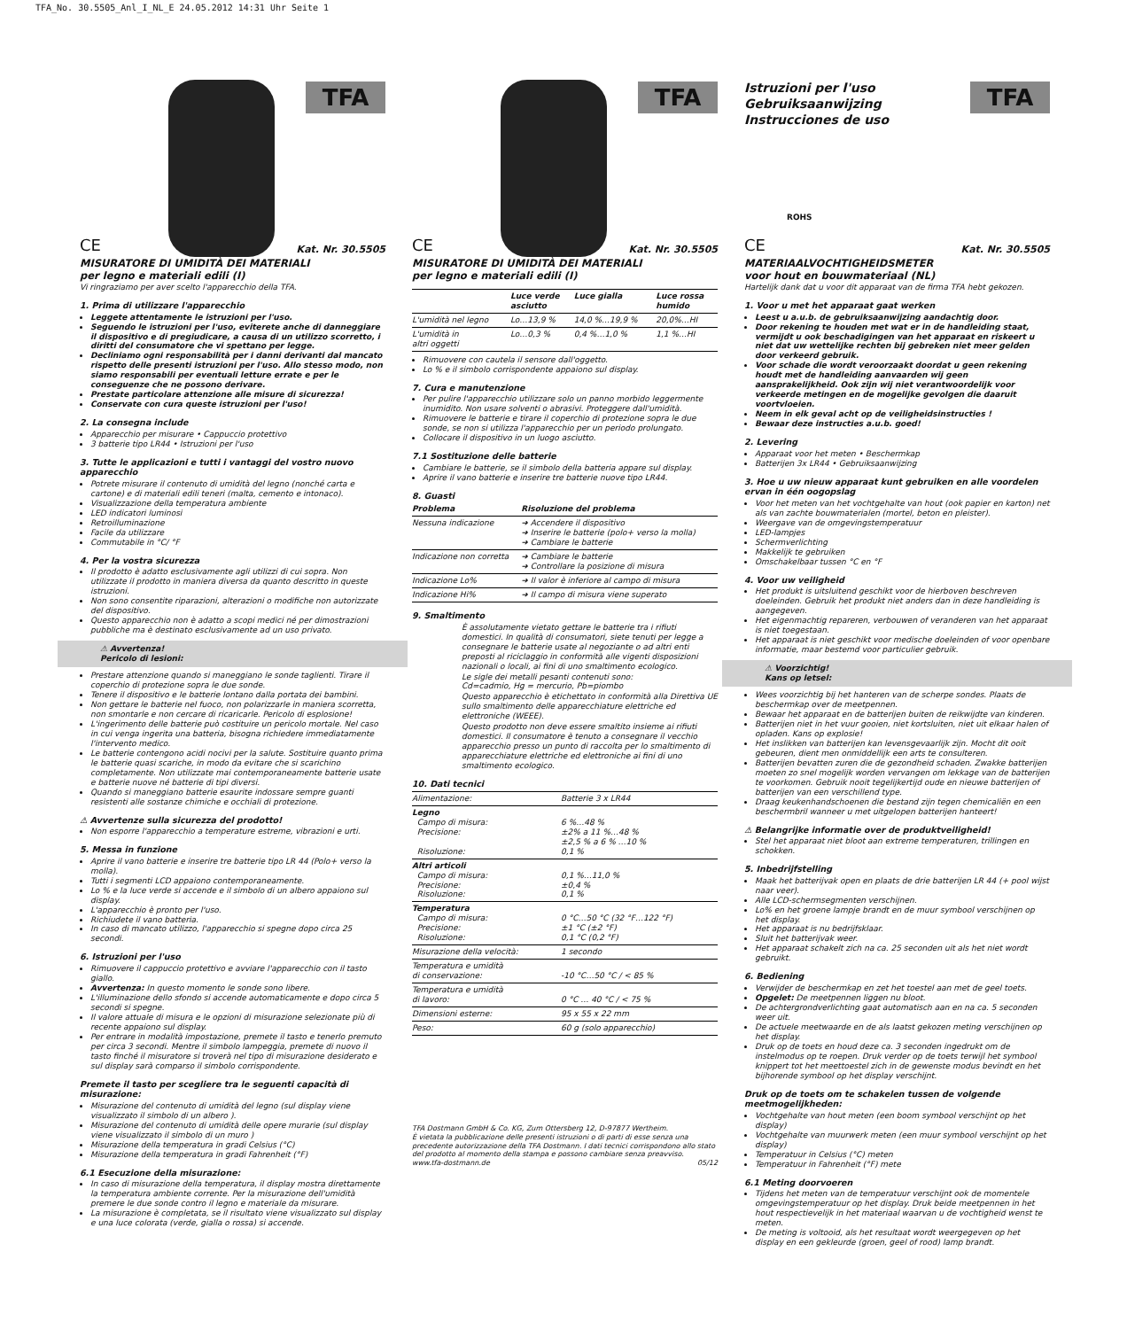TFA_No. 30.5505_Anl_I_NL_E 24.05.2012 14:31 Uhr Seite 1
TFA
CE Kat. Nr. 30.5505
MISURATORE DI UMIDITÀ DEI MATERIALI
per legno e materiali edili (I)
Vi ringraziamo per aver scelto l'apparecchio della TFA.
1. Prima di utilizzare l'apparecchio
Leggete attentamente le istruzioni per l'uso.
Seguendo le istruzioni per l'uso, eviterete anche di danneggiare il dispositivo e di pregiudicare, a causa di un utilizzo scorretto, i diritti del consumatore che vi spettano per legge.
Decliniamo ogni responsabilità per i danni derivanti dal mancato rispetto delle presenti istruzioni per l'uso. Allo stesso modo, non siamo responsabili per eventuali letture errate e per le conseguenze che ne possono derivare.
Prestate particolare attenzione alle misure di sicurezza!
Conservate con cura queste istruzioni per l'uso!
2. La consegna include
Apparecchio per misurare • Cappuccio protettivo
3 batterie tipo LR44 • Istruzioni per l'uso
3. Tutte le applicazioni e tutti i vantaggi del vostro nuovo apparecchio
Potrete misurare il contenuto di umidità del legno (nonché carta e cartone) e di materiali edili teneri (malta, cemento e intonaco).
Visualizzazione della temperatura ambiente
LED indicatori luminosi
Retroilluminazione
Facile da utilizzare
Commutabile in °C/ °F
4. Per la vostra sicurezza
Il prodotto è adatto esclusivamente agli utilizzi di cui sopra. Non utilizzate il prodotto in maniera diversa da quanto descritto in queste istruzioni.
Non sono consentite riparazioni, alterazioni o modifiche non autorizzate del dispositivo.
Questo apparecchio non è adatto a scopi medici né per dimostrazioni pubbliche ma è destinato esclusivamente ad un uso privato.
⚠ Avvertenza!
Pericolo di lesioni:
Prestare attenzione quando si maneggiano le sonde taglienti. Tirare il coperchio di protezione sopra le due sonde.
Tenere il dispositivo e le batterie lontano dalla portata dei bambini.
Non gettare le batterie nel fuoco, non polarizzarle in maniera scorretta, non smontarle e non cercare di ricaricarle. Pericolo di esplosione!
L'ingerimento delle batterie può costituire un pericolo mortale. Nel caso in cui venga ingerita una batteria, bisogna richiedere immediatamente l'intervento medico.
Le batterie contengono acidi nocivi per la salute. Sostituire quanto prima le batterie quasi scariche, in modo da evitare che si scarichino completamente. Non utilizzate mai contemporaneamente batterie usate e batterie nuove né batterie di tipi diversi.
Quando si maneggiano batterie esaurite indossare sempre guanti resistenti alle sostanze chimiche e occhiali di protezione.
⚠ Avvertenze sulla sicurezza del prodotto!
Non esporre l'apparecchio a temperature estreme, vibrazioni e urti.
5. Messa in funzione
Aprire il vano batterie e inserire tre batterie tipo LR 44 (Polo+ verso la molla).
Tutti i segmenti LCD appaiono contemporaneamente.
Lo % e la luce verde si accende e il simbolo di un albero appaiono sul display.
L'apparecchio è pronto per l'uso.
Richiudete il vano batteria.
In caso di mancato utilizzo, l'apparecchio si spegne dopo circa 25 secondi.
6. Istruzioni per l'uso
Rimuovere il cappuccio protettivo e avviare l'apparecchio con il tasto giallo.
Avvertenza: In questo momento le sonde sono libere.
L'illuminazione dello sfondo si accende automaticamente e dopo circa 5 secondi si spegne.
Il valore attuale di misura e le opzioni di misurazione selezionate più di recente appaiono sul display.
Per entrare in modalità impostazione, premete il tasto e tenerlo premuto per circa 3 secondi. Mentre il simbolo lampeggia, premete di nuovo il tasto finché il misuratore si troverà nel tipo di misurazione desiderato e sul display sarà comparso il simbolo corrispondente.
Premete il tasto per scegliere tra le seguenti capacità di misurazione:
Misurazione del contenuto di umidità del legno (sul display viene visualizzato il simbolo di un albero ).
Misurazione del contenuto di umidità delle opere murarie (sul display viene visualizzato il simbolo di un muro )
Misurazione della temperatura in gradi Celsius (°C)
Misurazione della temperatura in gradi Fahrenheit (°F)
6.1 Esecuzione della misurazione:
In caso di misurazione della temperatura, il display mostra direttamente la temperatura ambiente corrente. Per la misurazione dell'umidità premere le due sonde contro il legno e materiale da misurare.
La misurazione è completata, se il risultato viene visualizzato sul display e una luce colorata (verde, gialla o rossa) si accende.
TFA
CE Kat. Nr. 30.5505
MISURATORE DI UMIDITÀ DEI MATERIALI
per legno e materiali edili (I)
| | Luce verde asciutto | Luce gialla | Luce rossa humido |
| --- | --- | --- | --- |
| L'umidità nel legno | Lo…13,9 % | 14,0 %…19,9 % | 20,0%…HI |
| L'umidità in altri oggetti | Lo…0,3 % | 0,4 %…1,0 % | 1,1 %…HI |
Rimuovere con cautela il sensore dall'oggetto.
Lo % e il simbolo corrispondente appaiono sul display.
7. Cura e manutenzione
Per pulire l'apparecchio utilizzare solo un panno morbido leggermente inumidito. Non usare solventi o abrasivi. Proteggere dall'umidità.
Rimuovere le batterie e tirare il coperchio di protezione sopra le due sonde, se non si utilizza l'apparecchio per un periodo prolungato.
Collocare il dispositivo in un luogo asciutto.
7.1 Sostituzione delle batterie
Cambiare le batterie, se il simbolo della batteria appare sul display.
Aprire il vano batterie e inserire tre batterie nuove tipo LR44.
8. Guasti
| Problema | Risoluzione del problema |
| --- | --- |
| Nessuna indicazione | ➜ Accendere il dispositivo ➜ Inserire le batterie (polo+ verso la molla) ➜ Cambiare le batterie |
| Indicazione non corretta | ➜ Cambiare le batterie ➜ Controllare la posizione di misura |
| Indicazione Lo% | ➜ Il valor è inferiore al campo di misura |
| Indicazione Hi% | ➜ Il campo di misura viene superato |
9. Smaltimento
È assolutamente vietato gettare le batterie tra i rifiuti domestici. In qualità di consumatori, siete tenuti per legge a consegnare le batterie usate al negoziante o ad altri enti preposti al riciclaggio in conformità alle vigenti disposizioni nazionali o locali, ai fini di uno smaltimento ecologico.
Le sigle dei metalli pesanti contenuti sono:
Cd=cadmio, Hg = mercurio, Pb=piombo
Questo apparecchio è etichettato in conformità alla Direttiva UE sullo smaltimento delle apparecchiature elettriche ed elettroniche (WEEE).
Questo prodotto non deve essere smaltito insieme ai rifiuti domestici. Il consumatore è tenuto a consegnare il vecchio apparecchio presso un punto di raccolta per lo smaltimento di apparecchiature elettriche ed elettroniche ai fini di uno smaltimento ecologico.
10. Dati tecnici
| Alimentazione: | Batterie 3 x LR44 |
| Legno Campo di misura: Precisione: Risoluzione: | 6 %…48 % ±2% a 11 %…48 % ±2,5 % a 6 % …10 % 0,1 % |
| Altri articoli Campo di misura: Precisione: Risoluzione: | 0,1 %…11,0 % ±0,4 % 0,1 % |
| Temperatura Campo di misura: Precisione: Risoluzione: | 0 °C…50 °C (32 °F…122 °F) ±1 °C (±2 °F) 0,1 °C (0,2 °F) |
| Misurazione della velocità: | 1 secondo |
| Temperatura e umidità di conservazione: | -10 °C…50 °C / < 85 % |
| Temperatura e umidità di lavoro: | 0 °C … 40 °C / < 75 % |
| Dimensioni esterne: | 95 x 55 x 22 mm |
| Peso: | 60 g (solo apparecchio) |
TFA Dostmann GmbH & Co. KG, Zum Ottersberg 12, D-97877 Wertheim.
È vietata la pubblicazione delle presenti istruzioni o di parti di esse senza una precedente autorizzazione della TFA Dostmann. I dati tecnici corrispondono allo stato del prodotto al momento della stampa e possono cambiare senza preavviso.
www.tfa-dostmann.de 05/12
Istruzioni per l'uso
Gebruiksaanwijzing
Instrucciones de uso
TFA
ROHS
CE Kat. Nr. 30.5505
MATERIAALVOCHTIGHEIDSMETER
voor hout en bouwmateriaal (NL)
Hartelijk dank dat u voor dit apparaat van de firma TFA hebt gekozen.
1. Voor u met het apparaat gaat werken
Leest u a.u.b. de gebruiksaanwijzing aandachtig door.
Door rekening te houden met wat er in de handleiding staat, vermijdt u ook beschadigingen van het apparaat en riskeert u niet dat uw wettelijke rechten bij gebreken niet meer gelden door verkeerd gebruik.
Voor schade die wordt veroorzaakt doordat u geen rekening houdt met de handleiding aanvaarden wij geen aansprakelijkheid. Ook zijn wij niet verantwoordelijk voor verkeerde metingen en de mogelijke gevolgen die daaruit voortvloeien.
Neem in elk geval acht op de veiligheidsinstructies !
Bewaar deze instructies a.u.b. goed!
2. Levering
Apparaat voor het meten • Beschermkap
Batterijen 3x LR44 • Gebruiksaanwijzing
3. Hoe u uw nieuw apparaat kunt gebruiken en alle voordelen ervan in één oogopslag
Voor het meten van het vochtgehalte van hout (ook papier en karton) net als van zachte bouwmaterialen (mortel, beton en pleister).
Weergave van de omgevingstemperatuur
LED-lampjes
Schermverlichting
Makkelijk te gebruiken
Omschakelbaar tussen °C en °F
4. Voor uw veiligheid
Het produkt is uitsluitend geschikt voor de hierboven beschreven doeleinden. Gebruik het produkt niet anders dan in deze handleiding is aangegeven.
Het eigenmachtig repareren, verbouwen of veranderen van het apparaat is niet toegestaan.
Het apparaat is niet geschikt voor medische doeleinden of voor openbare informatie, maar bestemd voor particulier gebruik.
⚠ Voorzichtig!
Kans op letsel:
Wees voorzichtig bij het hanteren van de scherpe sondes. Plaats de beschermkap over de meetpennen.
Bewaar het apparaat en de batterijen buiten de reikwijdte van kinderen.
Batterijen niet in het vuur gooien, niet kortsluiten, niet uit elkaar halen of opladen. Kans op explosie!
Het inslikken van batterijen kan levensgevaarlijk zijn. Mocht dit ooit gebeuren, dient men onmiddellijk een arts te consulteren.
Batterijen bevatten zuren die de gezondheid schaden. Zwakke batterijen moeten zo snel mogelijk worden vervangen om lekkage van de batterijen te voorkomen. Gebruik nooit tegelijkertijd oude en nieuwe batterijen of batterijen van een verschillend type.
Draag keukenhandschoenen die bestand zijn tegen chemicaliën en een beschermbril wanneer u met uitgelopen batterijen hanteert!
⚠ Belangrijke informatie over de produktveiligheid!
Stel het apparaat niet bloot aan extreme temperaturen, trillingen en schokken.
5. Inbedrijfstelling
Maak het batterijvak open en plaats de drie batterijen LR 44 (+ pool wijst naar veer).
Alle LCD-schermsegmenten verschijnen.
Lo% en het groene lampje brandt en de muur symbool verschijnen op het display.
Het apparaat is nu bedrijfsklaar.
Sluit het batterijvak weer.
Het apparaat schakelt zich na ca. 25 seconden uit als het niet wordt gebruikt.
6. Bediening
Verwijder de beschermkap en zet het toestel aan met de geel toets.
Opgelet: De meetpennen liggen nu bloot.
De achtergrondverlichting gaat automatisch aan en na ca. 5 seconden weer uit.
De actuele meetwaarde en de als laatst gekozen meting verschijnen op het display.
Druk op de toets en houd deze ca. 3 seconden ingedrukt om de instelmodus op te roepen. Druk verder op de toets terwijl het symbool knippert tot het meettoestel zich in de gewenste modus bevindt en het bijhorende symbool op het display verschijnt.
Druk op de toets om te schakelen tussen de volgende meetmogelijkheden:
Vochtgehalte van hout meten (een boom symbool verschijnt op het display)
Vochtgehalte van muurwerk meten (een muur symbool verschijnt op het display)
Temperatuur in Celsius (°C) meten
Temperatuur in Fahrenheit (°F) mete
6.1 Meting doorvoeren
Tijdens het meten van de temperatuur verschijnt ook de momentele omgevingstemperatuur op het display. Druk beide meetpennen in het hout respectievelijk in het materiaal waarvan u de vochtigheid wenst te meten.
De meting is voltooid, als het resultaat wordt weergegeven op het display en een gekleurde (groen, geel of rood) lamp brandt.